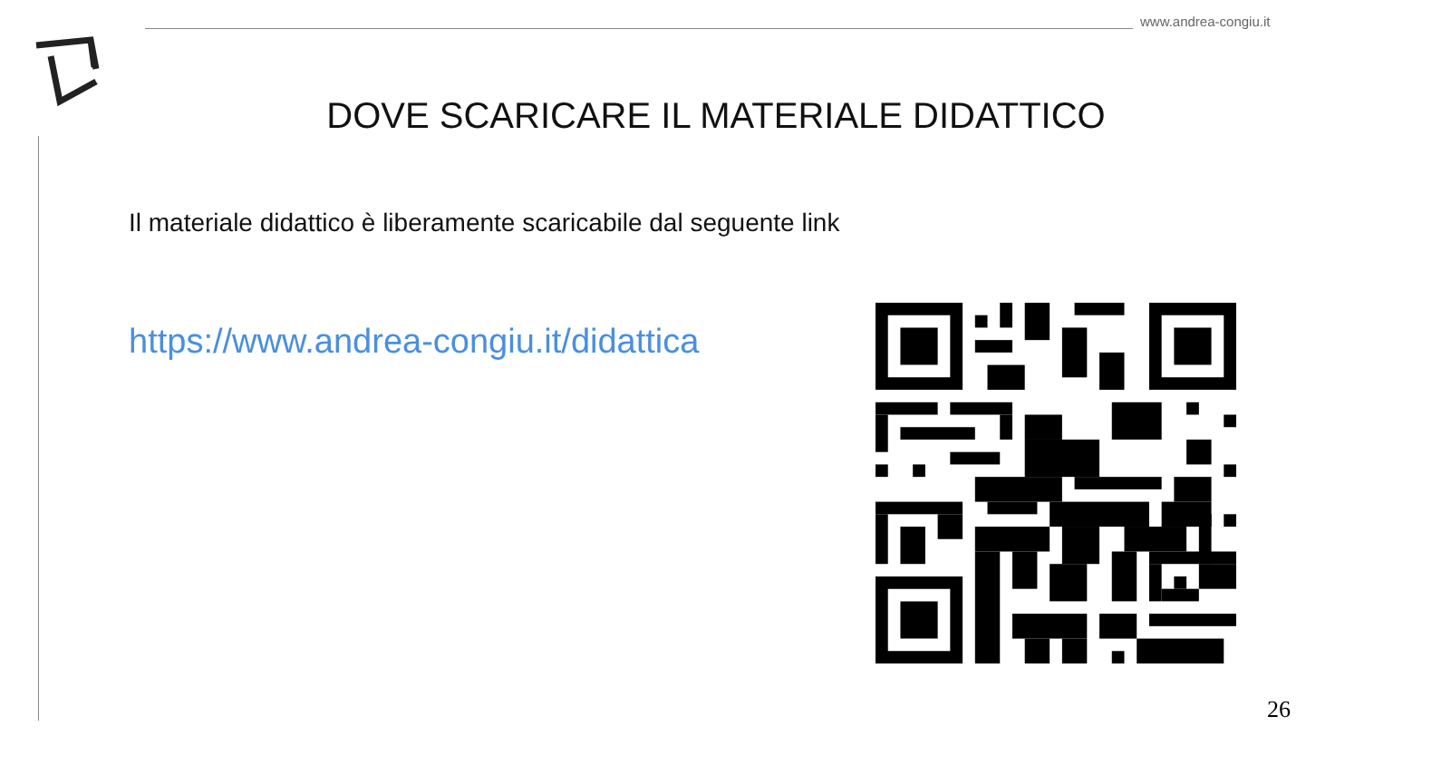www.andrea-congiu.it
DOVE SCARICARE IL MATERIALE DIDATTICO
Il materiale didattico è liberamente scaricabile dal seguente link
https://www.andrea-congiu.it/didattica
26